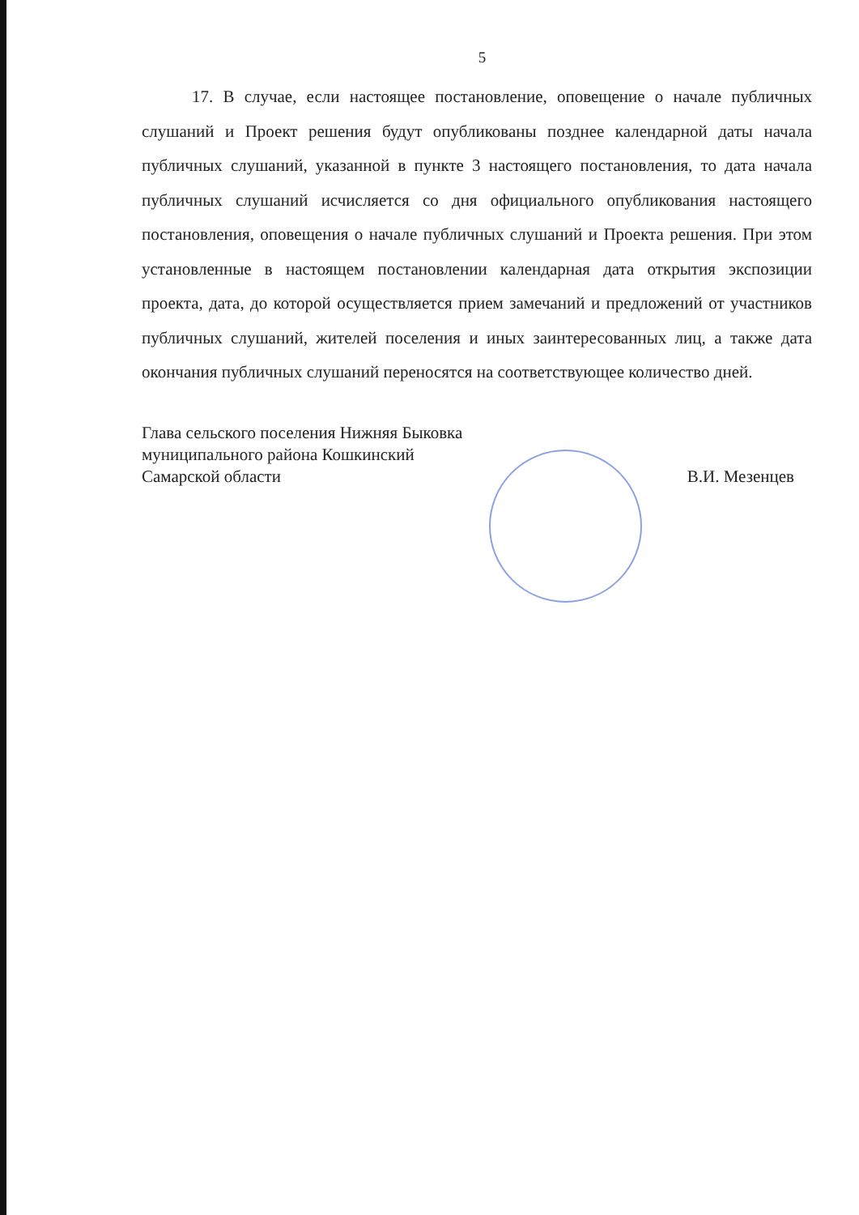5
17. В случае, если настоящее постановление, оповещение о начале публичных слушаний и Проект решения будут опубликованы позднее календарной даты начала публичных слушаний, указанной в пункте 3 настоящего постановления, то дата начала публичных слушаний исчисляется со дня официального опубликования настоящего постановления, оповещения о начале публичных слушаний и Проекта решения. При этом установленные в настоящем постановлении календарная дата открытия экспозиции проекта, дата, до которой осуществляется прием замечаний и предложений от участников публичных слушаний, жителей поселения и иных заинтересованных лиц, а также дата окончания публичных слушаний переносятся на соответствующее количество дней.
Глава сельского поселения Нижняя Быковка
муниципального района Кошкинский
Самарской области
В.И. Мезенцев